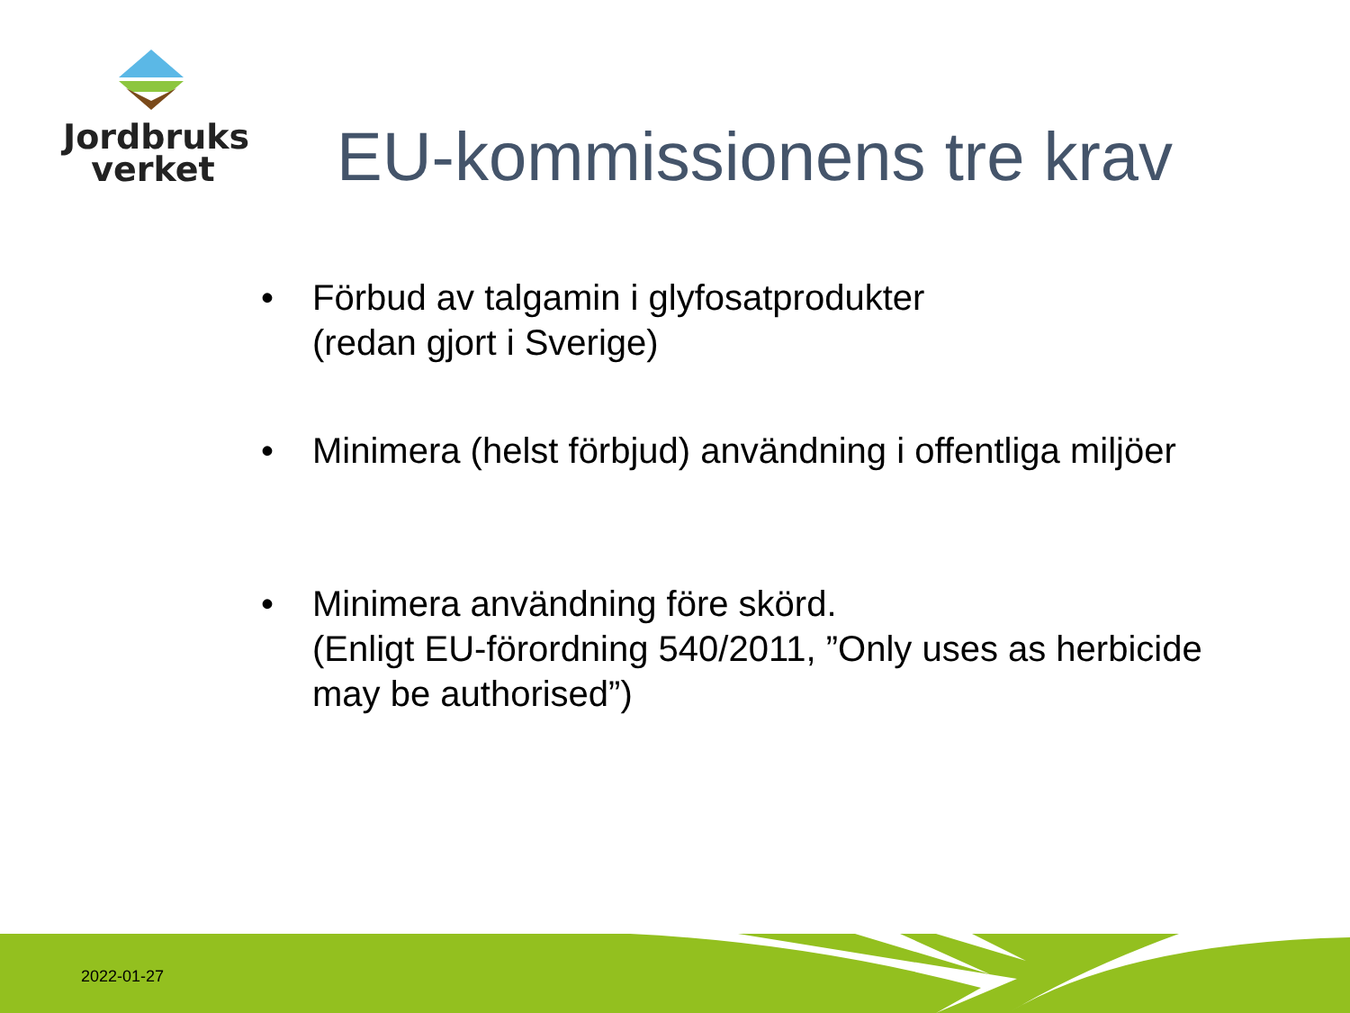Jordbruks
verket
EU-kommissionens tre krav
• Förbud av talgamin i glyfosatprodukter
(redan gjort i Sverige)
• Minimera (helst förbjud) användning i offentliga miljöer
• Minimera användning före skörd.
(Enligt EU-förordning 540/2011, ”Only uses as herbicide may be authorised”)
2022-01-27